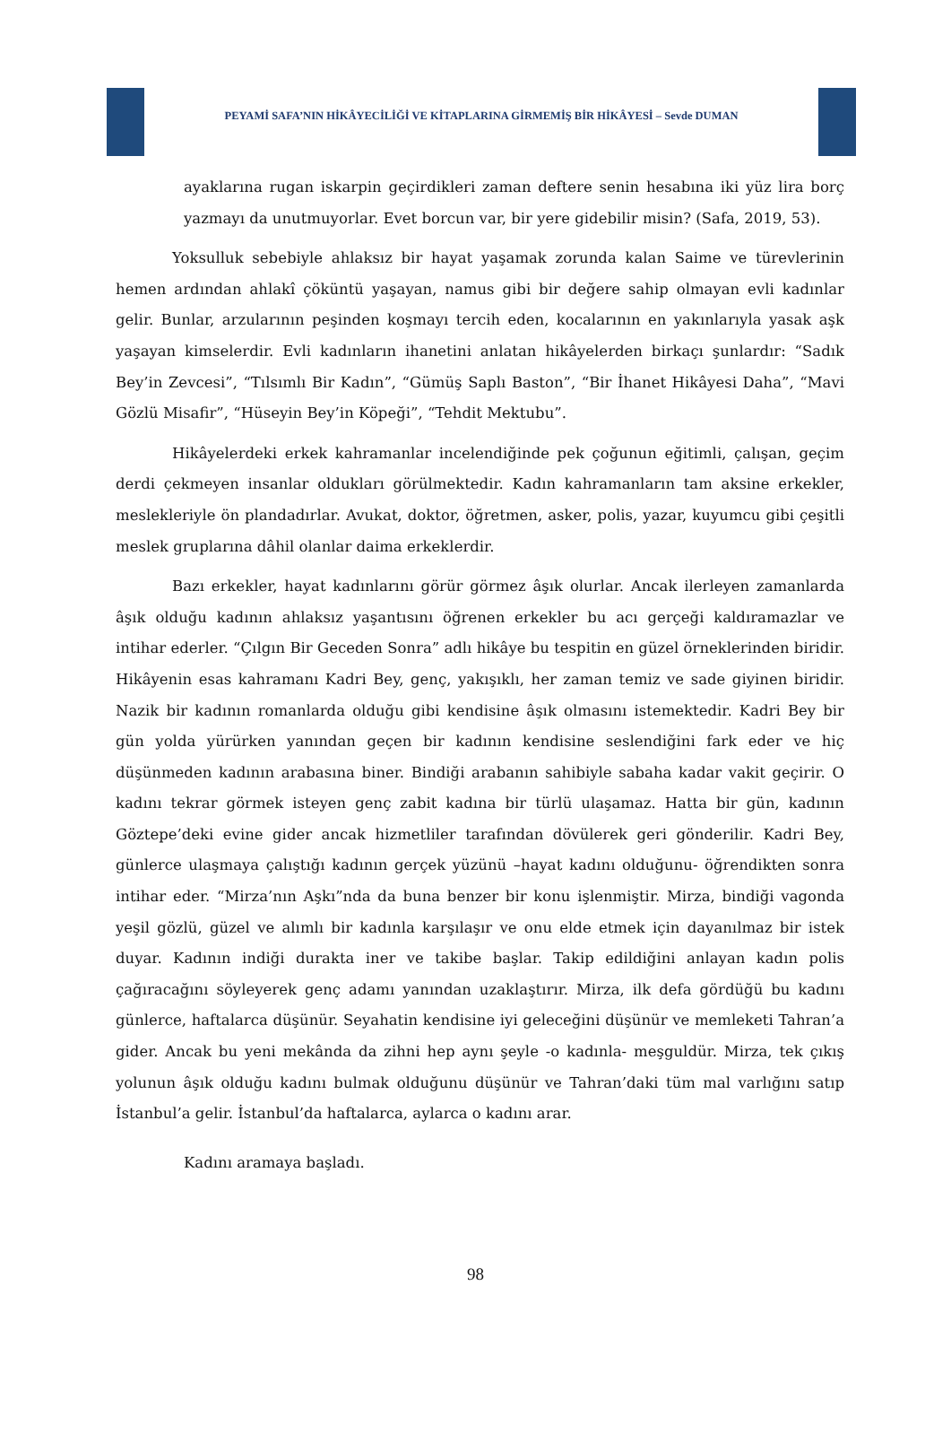PEYAMİ SAFA’NIN HİKÂYECİLİĞİ VE KİTAPLARINA GİRMEMİŞ BİR HİKÂYESİ – Sevde DUMAN
ayaklarına rugan iskarpin geçirdikleri zaman deftere senin hesabına iki yüz lira borç yazmayı da unutmuyorlar. Evet borcun var, bir yere gidebilir misin? (Safa, 2019, 53).
Yoksulluk sebebiyle ahlaksız bir hayat yaşamak zorunda kalan Saime ve türevlerinin hemen ardından ahlakî çöküntü yaşayan, namus gibi bir değere sahip olmayan evli kadınlar gelir. Bunlar, arzularının peşinden koşmayı tercih eden, kocalarının en yakınlarıyla yasak aşk yaşayan kimselerdir. Evli kadınların ihanetini anlatan hikâyelerden birkaçı şunlardır: “Sadık Bey’in Zevcesi”, “Tılsımlı Bir Kadın”, “Gümüş Saplı Baston”, “Bir İhanet Hikâyesi Daha”, “Mavi Gözlü Misafir”, “Hüseyin Bey’in Köpeği”, “Tehdit Mektubu”.
Hikâyelerdeki erkek kahramanlar incelendiğinde pek çoğunun eğitimli, çalışan, geçim derdi çekmeyen insanlar oldukları görülmektedir. Kadın kahramanların tam aksine erkekler, meslekleriyle ön plandadırlar. Avukat, doktor, öğretmen, asker, polis, yazar, kuyumcu gibi çeşitli meslek gruplarına dâhil olanlar daima erkeklerdir.
Bazı erkekler, hayat kadınlarını görür görmez âşık olurlar. Ancak ilerleyen zamanlarda âşık olduğu kadının ahlaksız yaşantısını öğrenen erkekler bu acı gerçeği kaldıramazlar ve intihar ederler. “Çılgın Bir Geceden Sonra” adlı hikâye bu tespitin en güzel örneklerinden biridir. Hikâyenin esas kahramanı Kadri Bey, genç, yakışıklı, her zaman temiz ve sade giyinen biridir. Nazik bir kadının romanlarda olduğu gibi kendisine âşık olmasını istemektedir. Kadri Bey bir gün yolda yürürken yanından geçen bir kadının kendisine seslendiğini fark eder ve hiç düşünmeden kadının arabasına biner. Bindiği arabanın sahibiyle sabaha kadar vakit geçirir. O kadını tekrar görmek isteyen genç zabit kadına bir türlü ulaşamaz. Hatta bir gün, kadının Göztepe’deki evine gider ancak hizmetliler tarafından dövülerek geri gönderilir. Kadri Bey, günlerce ulaşmaya çalıştığı kadının gerçek yüzünü –hayat kadını olduğunu- öğrendikten sonra intihar eder. “Mirza’nın Aşkı”nda da buna benzer bir konu işlenmiştir. Mirza, bindiği vagonda yeşil gözlü, güzel ve alımlı bir kadınla karşılaşır ve onu elde etmek için dayanılmaz bir istek duyar. Kadının indiği durakta iner ve takibe başlar. Takip edildiğini anlayan kadın polis çağıracağını söyleyerek genç adamı yanından uzaklaştırır. Mirza, ilk defa gördüğü bu kadını günlerce, haftalarca düşünür. Seyahatin kendisine iyi geleceğini düşünür ve memleketi Tahran’a gider. Ancak bu yeni mekânda da zihni hep aynı şeyle -o kadınla- meşguldür. Mirza, tek çıkış yolunun âşık olduğu kadını bulmak olduğunu düşünür ve Tahran’daki tüm mal varlığını satıp İstanbul’a gelir. İstanbul’da haftalarca, aylarca o kadını arar.
Kadını aramaya başladı.
98